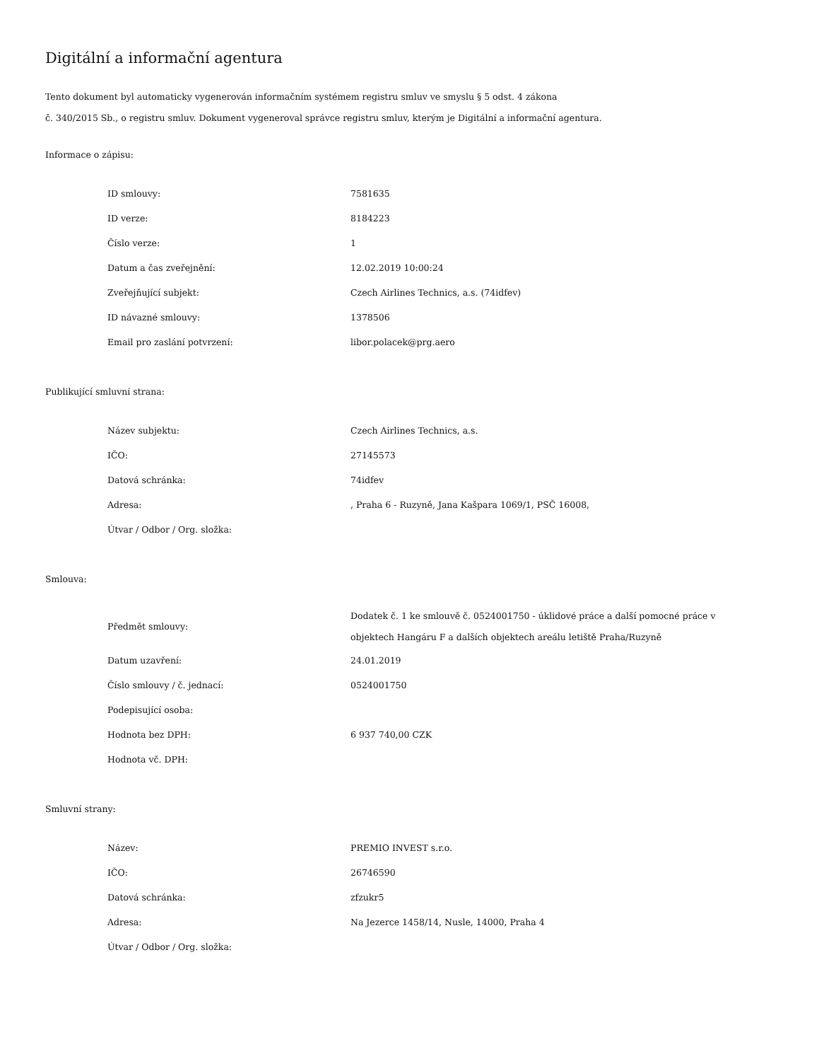Digitální a informační agentura
Tento dokument byl automaticky vygenerován informačním systémem registru smluv ve smyslu § 5 odst. 4 zákona
č. 340/2015 Sb., o registru smluv. Dokument vygeneroval správce registru smluv, kterým je Digitální a informační agentura.
Informace o zápisu:
| ID smlouvy: | 7581635 |
| ID verze: | 8184223 |
| Číslo verze: | 1 |
| Datum a čas zveřejnění: | 12.02.2019 10:00:24 |
| Zveřejňující subjekt: | Czech Airlines Technics, a.s. (74idfev) |
| ID návazné smlouvy: | 1378506 |
| Email pro zaslání potvrzení: | libor.polacek@prg.aero |
Publikující smluvní strana:
| Název subjektu: | Czech Airlines Technics, a.s. |
| IČO: | 27145573 |
| Datová schránka: | 74idfev |
| Adresa: | , Praha 6 - Ruzyně, Jana Kašpara 1069/1, PSČ 16008, |
| Útvar / Odbor / Org. složka: | |
Smlouva:
| Předmět smlouvy: | Dodatek č. 1 ke smlouvě č. 0524001750 - úklidové práce a další pomocné práce v objektech Hangáru F a dalších objektech areálu letiště Praha/Ruzyně |
| Datum uzavření: | 24.01.2019 |
| Číslo smlouvy / č. jednací: | 0524001750 |
| Podepisující osoba: | |
| Hodnota bez DPH: | 6 937 740,00 CZK |
| Hodnota vč. DPH: | |
Smluvní strany:
| Název: | PREMIO INVEST s.r.o. |
| IČO: | 26746590 |
| Datová schránka: | zfzukr5 |
| Adresa: | Na Jezerce 1458/14, Nusle, 14000, Praha 4 |
| Útvar / Odbor / Org. složka: | |